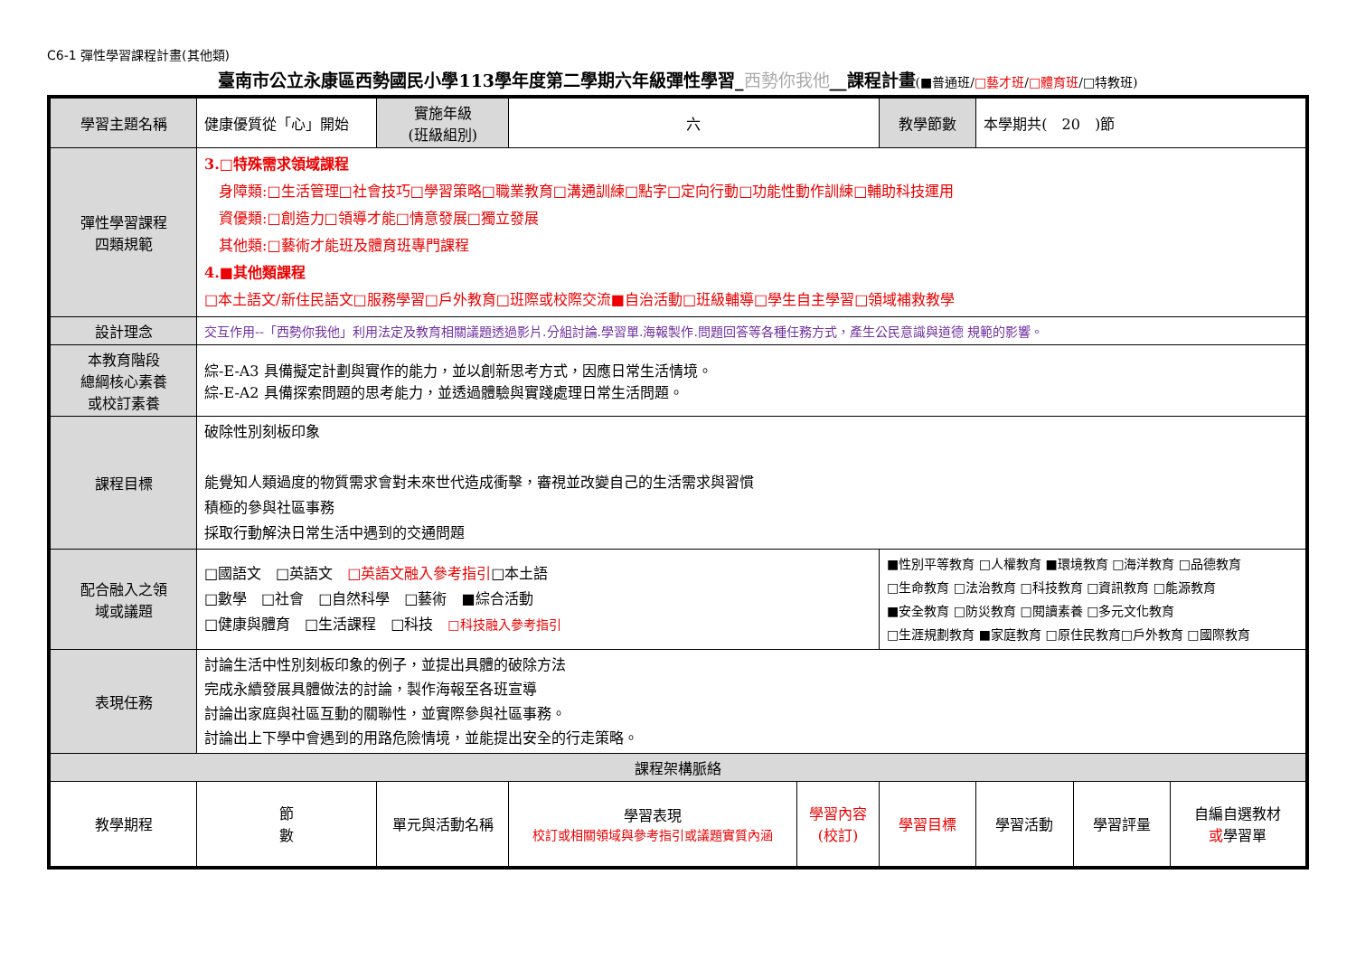C6-1 彈性學習課程計畫(其他類)
臺南市公立永康區西勢國民小學113學年度第二學期六年級彈性學習_西勢你我他__課程計畫(■普通班/□藝才班/□體育班/□特教班)
| 學習主題名稱 | 健康優質從「心」開始 | 實施年級 (班級組別) | 六 | | 教學節數 | 本學期共( 20 )節 | | |
| 彈性學習課程 四類規範 | 3.□特殊需求領域課程 身障類:□生活管理□社會技巧□學習策略□職業教育□溝通訓練□點字□定向行動□功能性動作訓練□輔助科技運用 資優類:□創造力□領導才能□情意發展□獨立發展 其他類:□藝術才能班及體育班專門課程 4.■其他類課程 □本土語文/新住民語文□服務學習□戶外教育□班際或校際交流■自治活動□班級輔導□學生自主學習□領域補救教學 | | | | | | | |
| 設計理念 | 交互作用--「西勢你我他」利用法定及教育相關議題透過影片.分組討論.學習單.海報製作.問題回答等各種任務方式，產生公民意識與道德 規範的影響。 | | | | | | | |
| 本教育階段 總綱核心素養 或校訂素養 | 綜-E-A3 具備擬定計劃與實作的能力，並以創新思考方式，因應日常生活情境。 綜-E-A2 具備探索問題的思考能力，並透過體驗與實踐處理日常生活問題。 | | | | | | | |
| 課程目標 | 破除性別刻板印象 能覺知人類過度的物質需求會對未來世代造成衝擊，審視並改變自己的生活需求與習慣 積極的參與社區事務 採取行動解決日常生活中遇到的交通問題 | | | | | | | |
| 配合融入之領 域或議題 | □國語文 □英語文 □英語文融入參考指引 □本土語 □數學 □社會 □自然科學 □藝術 ■綜合活動 □健康與體育 □生活課程 □科技 □科技融入參考指引 | | | | ■性別平等教育 □人權教育 ■環境教育 □海洋教育 □品德教育 □生命教育 □法治教育 □科技教育 □資訊教育 □能源教育 ■安全教育 □防災教育 □閱讀素養 □多元文化教育 □生涯規劃教育 ■家庭教育 □原住民教育□戶外教育 □國際教育 | | | |
| 表現任務 | 討論生活中性別刻板印象的例子，並提出具體的破除方法 完成永續發展具體做法的討論，製作海報至各班宣導 討論出家庭與社區互動的關聯性，並實際參與社區事務。 討論出上下學中會遇到的用路危險情境，並能提出安全的行走策略。 | | | | | | | |
| 課程架構脈絡 | | | | | | | | |
| 教學期程 | 節 數 | 單元與活動名稱 | 學習表現 校訂或相關領域與參考指引或議題實質內涵 | 學習內容 (校訂) | 學習目標 | 學習活動 | 學習評量 | 自編自選教材 或 學習單 |